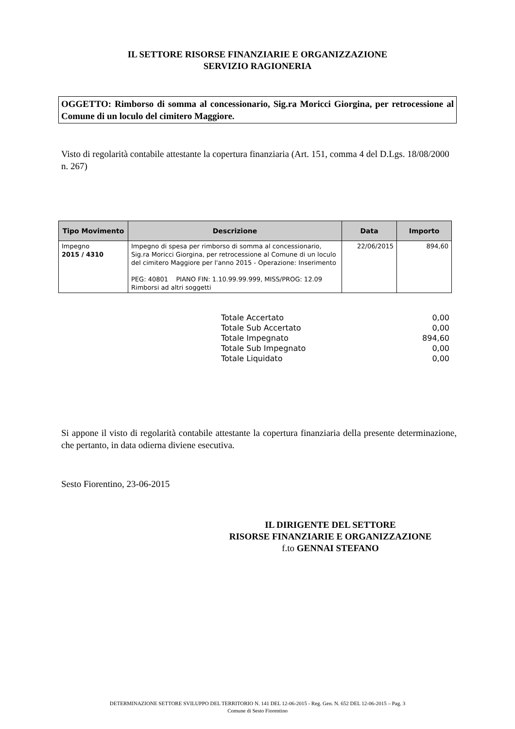IL SETTORE RISORSE FINANZIARIE E ORGANIZZAZIONE
SERVIZIO RAGIONERIA
OGGETTO: Rimborso di somma al concessionario, Sig.ra Moricci Giorgina, per retrocessione al Comune di un loculo del cimitero Maggiore.
Visto di regolarità contabile attestante la copertura finanziaria (Art. 151, comma 4 del D.Lgs. 18/08/2000 n. 267)
| Tipo Movimento | Descrizione | Data | Importo |
| --- | --- | --- | --- |
| Impegno 2015 / 4310 | Impegno di spesa per rimborso di somma al concessionario, Sig.ra Moricci Giorgina, per retrocessione al Comune di un loculo del cimitero Maggiore per l'anno 2015 - Operazione: Inserimento PEG: 40801 PIANO FIN: 1.10.99.99.999, MISS/PROG: 12.09 Rimborsi ad altri soggetti | 22/06/2015 | 894,60 |
Totale Accertato 0,00
Totale Sub Accertato 0,00
Totale Impegnato 894,60
Totale Sub Impegnato 0,00
Totale Liquidato 0,00
Si appone il visto di regolarità contabile attestante la copertura finanziaria della presente determinazione, che pertanto, in data odierna diviene esecutiva.
Sesto Fiorentino, 23-06-2015
IL DIRIGENTE DEL SETTORE
RISORSE FINANZIARIE E ORGANIZZAZIONE
f.to GENNAI STEFANO
DETERMINAZIONE SETTORE SVILUPPO DEL TERRITORIO N. 141 DEL 12-06-2015 - Reg. Gen. N. 652 DEL 12-06-2015 – Pag. 3
Comune di Sesto Fiorentino